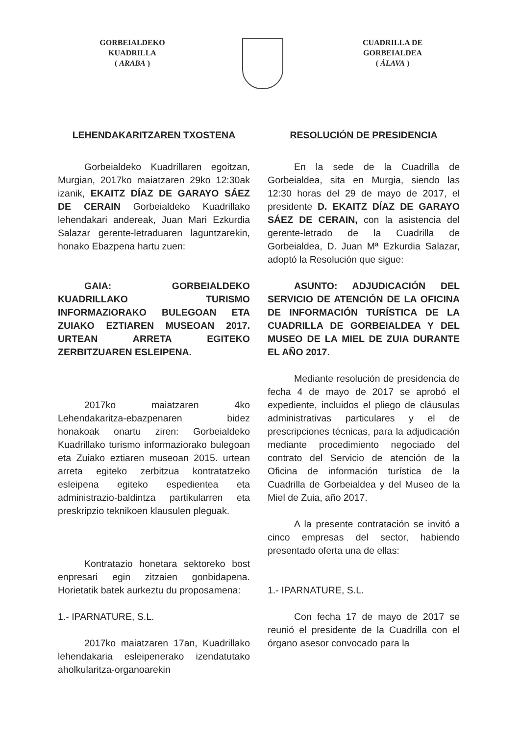GORBEIALDEKO
KUADRILLA
( ARABA )
CUADRILLA DE
GORBEIALDEA
( ÁLAVA )
LEHENDAKARITZAREN TXOSTENA
Gorbeialdeko Kuadrillaren egoitzan, Murgian, 2017ko maiatzaren 29ko 12:30ak izanik, EKAITZ DÍAZ DE GARAYO SÁEZ DE CERAIN Gorbeialdeko Kuadrillako lehendakari andereak, Juan Mari Ezkurdia Salazar gerente-letraduaren laguntzarekin, honako Ebazpena hartu zuen:
GAIA: GORBEIALDEKO KUADRILLAKO TURISMO INFORMAZIORAKO BULEGOAN ETA ZUIAKO EZTIAREN MUSEOAN 2017. URTEAN ARRETA EGITEKO ZERBITZUAREN ESLEIPENA.
2017ko maiatzaren 4ko Lehendakaritza-ebazpenaren bidez honakoak onartu ziren: Gorbeialdeko Kuadrillako turismo informaziorako bulegoan eta Zuiako eztiaren museoan 2015. urtean arreta egiteko zerbitzua kontratatzeko esleipena egiteko espedientea eta administrazio-baldintza partikularren eta preskripzio teknikoen klausulen pleguak.
Kontratazio honetara sektoreko bost enpresari egin zitzaien gonbidapena. Horietatik batek aurkeztu du proposamena:
1.- IPARNATURE, S.L.
2017ko maiatzaren 17an, Kuadrillako lehendakaria esleipenerako izendatutako aholkularitza-organoarekin
RESOLUCIÓN DE PRESIDENCIA
En la sede de la Cuadrilla de Gorbeialdea, sita en Murgia, siendo las 12:30 horas del 29 de mayo de 2017, el presidente D. EKAITZ DÍAZ DE GARAYO SÁEZ DE CERAIN, con la asistencia del gerente-letrado de la Cuadrilla de Gorbeialdea, D. Juan Mª Ezkurdia Salazar, adoptó la Resolución que sigue:
ASUNTO: ADJUDICACIÓN DEL SERVICIO DE ATENCIÓN DE LA OFICINA DE INFORMACIÓN TURÍSTICA DE LA CUADRILLA DE GORBEIALDEA Y DEL MUSEO DE LA MIEL DE ZUIA DURANTE EL AÑO 2017.
Mediante resolución de presidencia de fecha 4 de mayo de 2017 se aprobó el expediente, incluidos el pliego de cláusulas administrativas particulares y el de prescripciones técnicas, para la adjudicación mediante procedimiento negociado del contrato del Servicio de atención de la Oficina de información turística de la Cuadrilla de Gorbeialdea y del Museo de la Miel de Zuia, año 2017.
A la presente contratación se invitó a cinco empresas del sector, habiendo presentado oferta una de ellas:
1.- IPARNATURE, S.L.
Con fecha 17 de mayo de 2017 se reunió el presidente de la Cuadrilla con el órgano asesor convocado para la